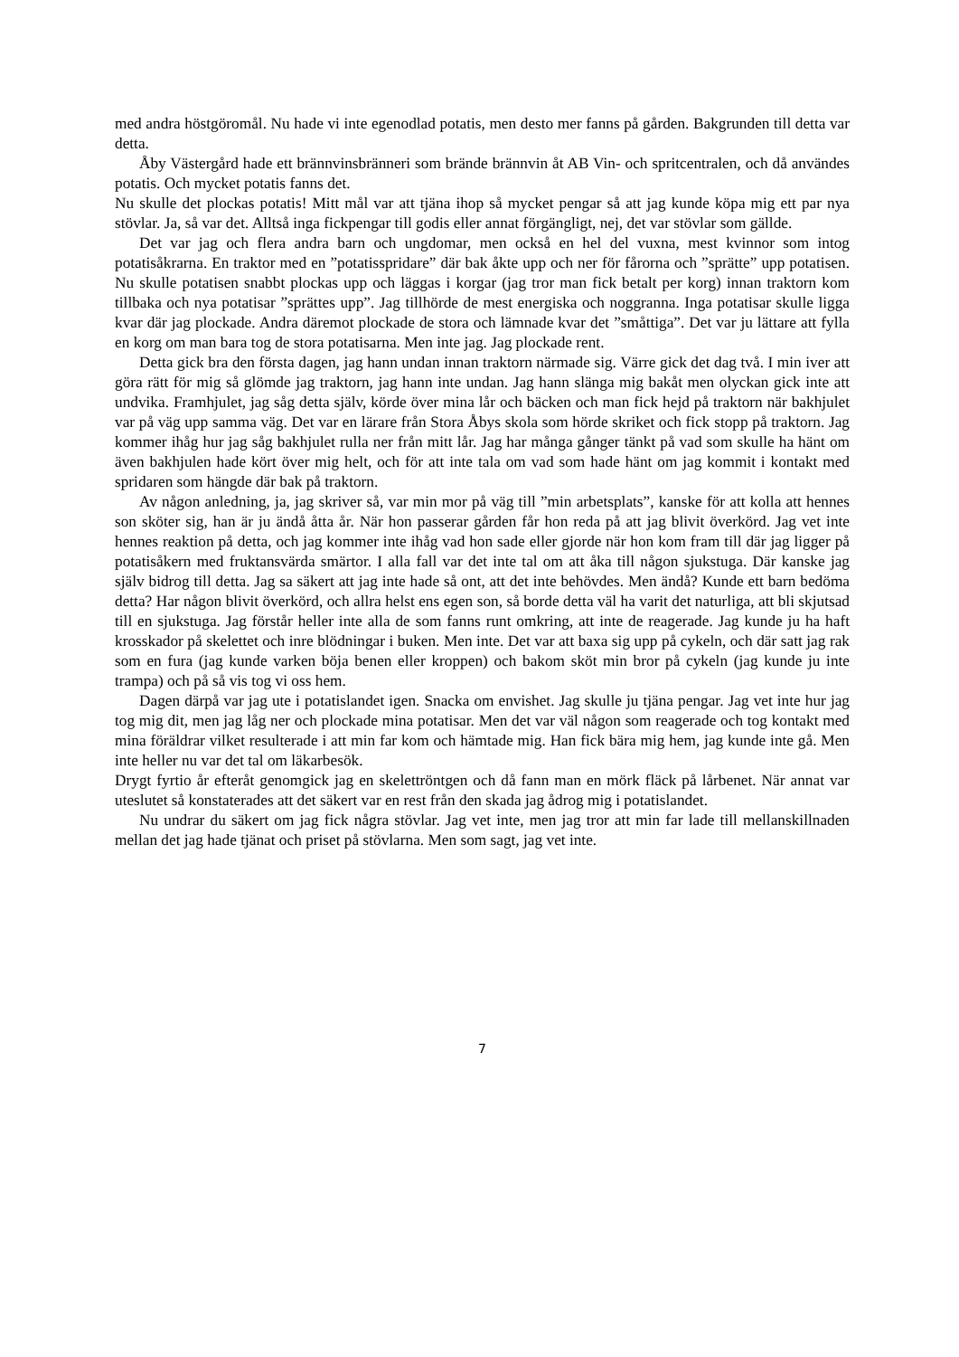med andra höstgöromål. Nu hade vi inte egenodlad potatis, men desto mer fanns på gården. Bakgrunden till detta var detta.
Åby Västergård hade ett brännvinsbränneri som brände brännvin åt AB Vin- och spritcentralen, och då användes potatis. Och mycket potatis fanns det.
Nu skulle det plockas potatis! Mitt mål var att tjäna ihop så mycket pengar så att jag kunde köpa mig ett par nya stövlar. Ja, så var det. Alltså inga fickpengar till godis eller annat förgängligt, nej, det var stövlar som gällde.
Det var jag och flera andra barn och ungdomar, men också en hel del vuxna, mest kvinnor som intog potatisåkrarna. En traktor med en ”potatisspridare” där bak åkte upp och ner för fårorna och ”sprätte” upp potatisen. Nu skulle potatisen snabbt plockas upp och läggas i korgar (jag tror man fick betalt per korg) innan traktorn kom tillbaka och nya potatisar ”sprättes upp”. Jag tillhörde de mest energiska och noggranna. Inga potatisar skulle ligga kvar där jag plockade. Andra däremot plockade de stora och lämnade kvar det ”småttiga”. Det var ju lättare att fylla en korg om man bara tog de stora potatisarna. Men inte jag. Jag plockade rent.
Detta gick bra den första dagen, jag hann undan innan traktorn närmade sig. Värre gick det dag två. I min iver att göra rätt för mig så glömde jag traktorn, jag hann inte undan. Jag hann slänga mig bakåt men olyckan gick inte att undvika. Framhjulet, jag såg detta själv, körde över mina lår och bäcken och man fick hejd på traktorn när bakhjulet var på väg upp samma väg. Det var en lärare från Stora Åbys skola som hörde skriket och fick stopp på traktorn. Jag kommer ihåg hur jag såg bakhjulet rulla ner från mitt lår. Jag har många gånger tänkt på vad som skulle ha hänt om även bakhjulen hade kört över mig helt, och för att inte tala om vad som hade hänt om jag kommit i kontakt med spridaren som hängde där bak på traktorn.
Av någon anledning, ja, jag skriver så, var min mor på väg till ”min arbetsplats”, kanske för att kolla att hennes son sköter sig, han är ju ändå åtta år. När hon passerar gården får hon reda på att jag blivit överkörd. Jag vet inte hennes reaktion på detta, och jag kommer inte ihåg vad hon sade eller gjorde när hon kom fram till där jag ligger på potatisåkern med fruktansvärda smärtor. I alla fall var det inte tal om att åka till någon sjukstuga. Där kanske jag själv bidrog till detta. Jag sa säkert att jag inte hade så ont, att det inte behövdes. Men ändå? Kunde ett barn bedöma detta? Har någon blivit överkörd, och allra helst ens egen son, så borde detta väl ha varit det naturliga, att bli skjutsad till en sjukstuga. Jag förstår heller inte alla de som fanns runt omkring, att inte de reagerade. Jag kunde ju ha haft krosskador på skelettet och inre blödningar i buken. Men inte. Det var att baxa sig upp på cykeln, och där satt jag rak som en fura (jag kunde varken böja benen eller kroppen) och bakom sköt min bror på cykeln (jag kunde ju inte trampa) och på så vis tog vi oss hem.
Dagen därpå var jag ute i potatislandet igen. Snacka om envishet. Jag skulle ju tjäna pengar. Jag vet inte hur jag tog mig dit, men jag låg ner och plockade mina potatisar. Men det var väl någon som reagerade och tog kontakt med mina föräldrar vilket resulterade i att min far kom och hämtade mig. Han fick bära mig hem, jag kunde inte gå. Men inte heller nu var det tal om läkarbesök.
Drygt fyrtio år efteråt genomgick jag en skelettröntgen och då fann man en mörk fläck på lårbenet. När annat var uteslutet så konstaterades att det säkert var en rest från den skada jag ådrog mig i potatislandet.
Nu undrar du säkert om jag fick några stövlar. Jag vet inte, men jag tror att min far lade till mellanskillnaden mellan det jag hade tjänat och priset på stövlarna. Men som sagt, jag vet inte.
7